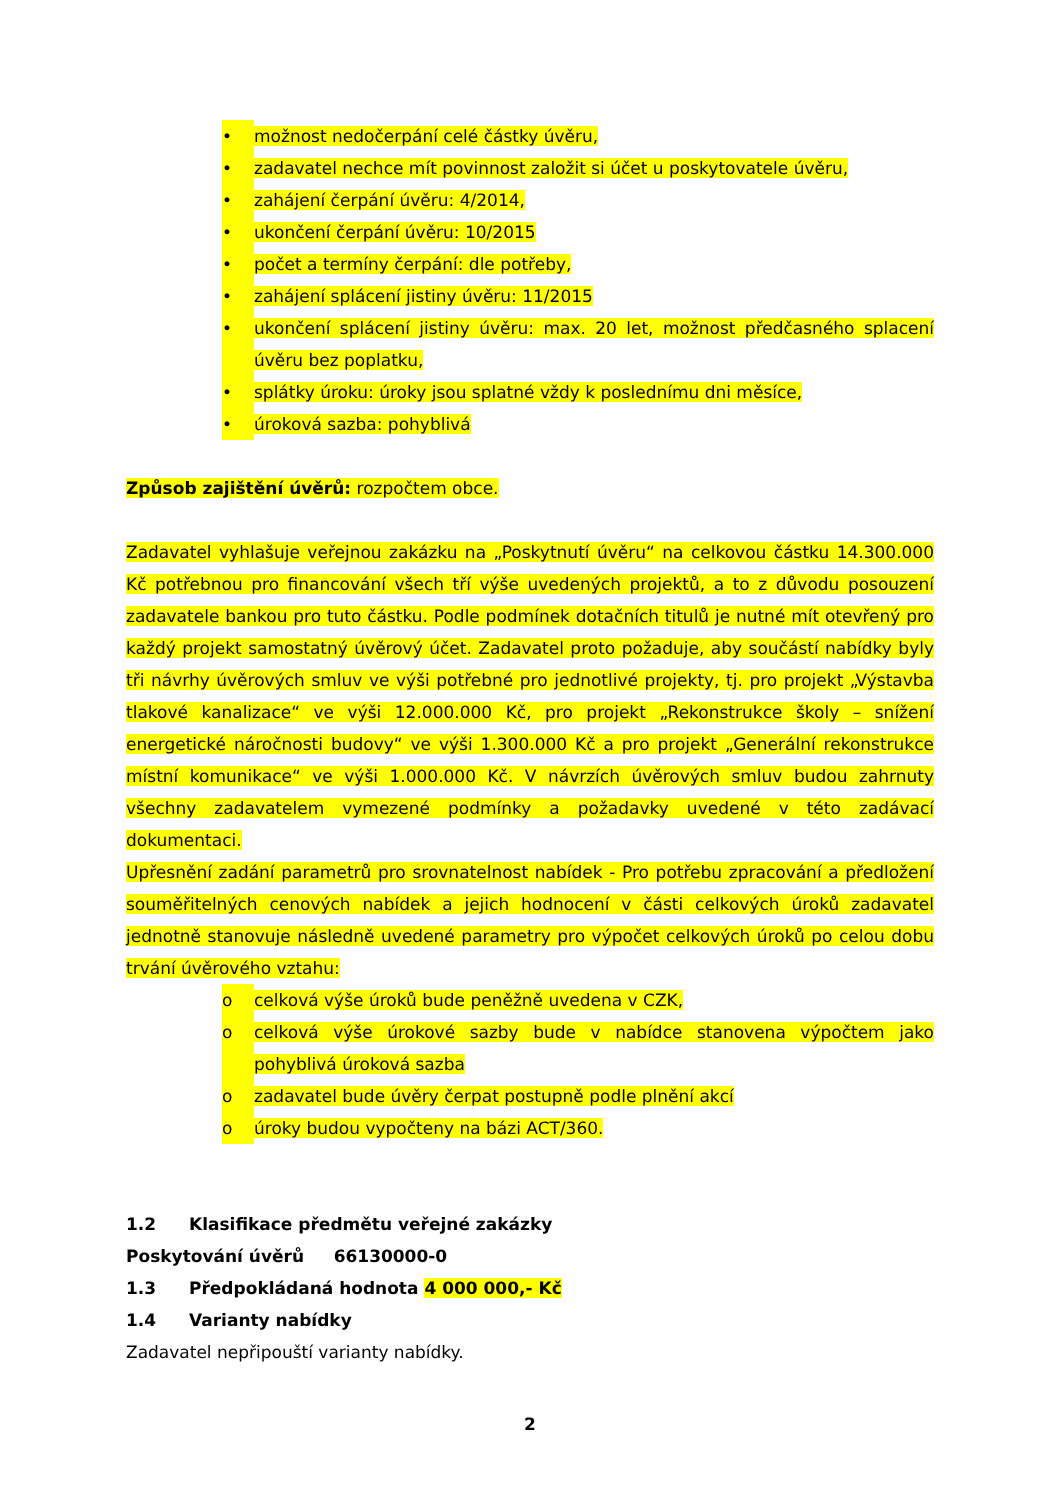• možnost nedočerpání celé částky úvěru,
• zadavatel nechce mít povinnost založit si účet u poskytovatele úvěru,
• zahájení čerpání úvěru: 4/2014,
• ukončení čerpání úvěru: 10/2015
• počet a termíny čerpání: dle potřeby,
• zahájení splácení jistiny úvěru: 11/2015
• ukončení splácení jistiny úvěru: max. 20 let, možnost předčasného splacení úvěru bez poplatku,
• splátky úroku: úroky jsou splatné vždy k poslednímu dni měsíce,
• úroková sazba: pohyblivá
Způsob zajištění úvěrů: rozpočtem obce.
Zadavatel vyhlašuje veřejnou zakázku na „Poskytnutí úvěru“ na celkovou částku 14.300.000 Kč potřebnou pro financování všech tří výše uvedených projektů, a to z důvodu posouzení zadavatele bankou pro tuto částku. Podle podmínek dotačních titulů je nutné mít otevřený pro každý projekt samostatný úvěrový účet. Zadavatel proto požaduje, aby součástí nabídky byly tři návrhy úvěrových smluv ve výši potřebné pro jednotlivé projekty, tj. pro projekt „Výstavba tlakové kanalizace“ ve výši 12.000.000 Kč, pro projekt „Rekonstrukce školy – snížení energetické náročnosti budovy“ ve výši 1.300.000 Kč a pro projekt „Generální rekonstrukce místní komunikace“ ve výši 1.000.000 Kč. V návrzích úvěrových smluv budou zahrnuty všechny zadavatelem vymezené podmínky a požadavky uvedené v této zadávací dokumentaci.
Upřesnění zadání parametrů pro srovnatelnost nabídek - Pro potřebu zpracování a předložení souměřitelných cenových nabídek a jejich hodnocení v části celkových úroků zadavatel jednotně stanovuje následně uvedené parametry pro výpočet celkových úroků po celou dobu trvání úvěrového vztahu:
o celková výše úroků bude peněžně uvedena v CZK,
o celková výše úrokové sazby bude v nabídce stanovena výpočtem jako pohyblivá úroková sazba
o zadavatel bude úvěry čerpat postupně podle plnění akcí
o úroky budou vypočteny na bázi ACT/360.
1.2 Klasifikace předmětu veřejné zakázky
Poskytování úvěrů 66130000-0
1.3 Předpokládaná hodnota 4 000 000,- Kč
1.4 Varianty nabídky
Zadavatel nepřipouští varianty nabídky.
2